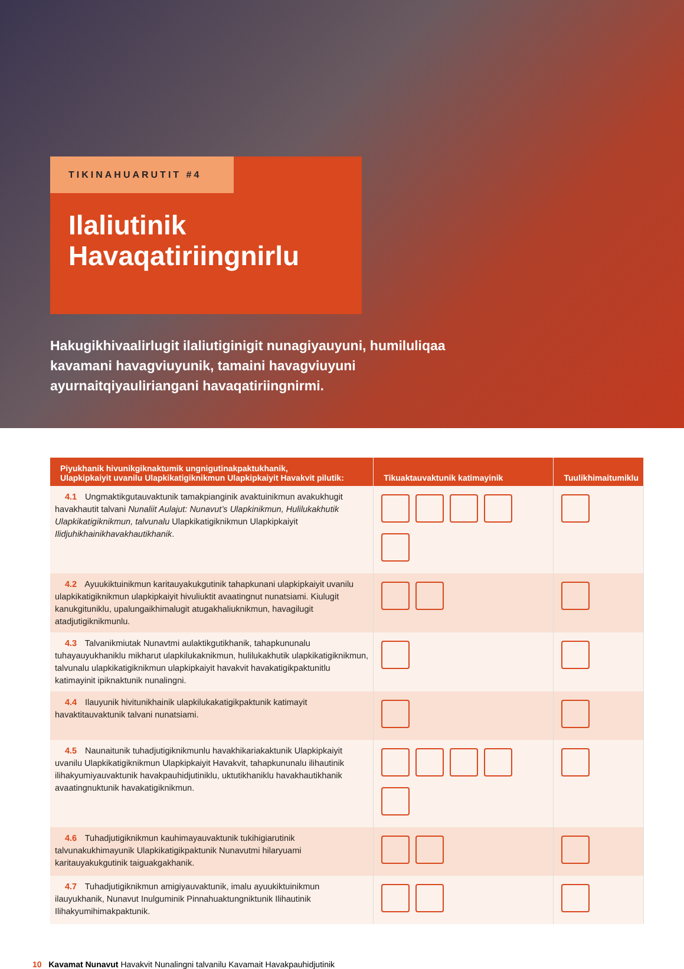TIKINAHUARUTIT #4
Ilaliutinik
Havaqatiriingnirlu
Hakugikhivaalirlugit ilaliutiginigit nunagiyauyuni, humiluliqaa kavamani havagviuyunik, tamaini havagviuyuni ayurnaitqiyauliriangani havaqatiriingnirmi.
| Piyukhanik hivunikgiknaktumik ungnigutinakpaktukhanik, Ulapkipkaiyit uvanilu Ulapkikatigiknikmun Ulapkipkaiyit Havakvit pilutik: | Tikuaktauvaktunik katimayinik | Tuulikhimaitumiklu |
| --- | --- | --- |
| 4.1 Ungmaktikgutauvaktunik tamakpianginik avaktuinikmun avakukhugit havakhautit talvani Nunaliit Aulajut: Nunavut’s Ulapkinikmun, Hulilukakhutik Ulapkikatigiknikmun, talvunalu Ulapkikatigiknikmun Ulapkipkaiyit Ilidjuhikhainikhavakhautikhanik . | | |
| 4.2 Ayuukiktuinikmun karitauyakukgutinik tahapkunani ulapkipkaiyit uvanilu ulapkikatigiknikmun ulapkipkaiyit hivuliuktit avaatingnut nunatsiami. Kiulugit kanukgituniklu, upalungaikhimalugit atugakhaliuknikmun, havagilugit atadjutigiknikmunlu. | | |
| 4.3 Talvanikmiutak Nunavtmi aulaktikgutikhanik, tahapkununalu tuhayauyukhaniklu mikharut ulapkilukaknikmun, hulilukakhutik ulapkikatigiknikmun, talvunalu ulapkikatigiknikmun ulapkipkaiyit havakvit havakatigikpaktunitlu katimayinit ipiknaktunik nunalingni. | | |
| 4.4 Ilauyunik hivitunikhainik ulapkilukakatigikpaktunik katimayit havaktitauvaktunik talvani nunatsiami. | | |
| 4.5 Naunaitunik tuhadjutigiknikmunlu havakhikariakaktunik Ulapkipkaiyit uvanilu Ulapkikatigiknikmun Ulapkipkaiyit Havakvit, tahapkununalu ilihautinik ilihakyumiyauvaktunik havakpauhidjutiniklu, uktutikhaniklu havakhautikhanik avaatingnuktunik havakatigiknikmun. | | |
| 4.6 Tuhadjutigiknikmun kauhimayauvaktunik tukihigiarutinik talvunakukhimayunik Ulapkikatigikpaktunik Nunavutmi hilaryuami karitauyakukgutinik taiguakgakhanik. | | |
| 4.7 Tuhadjutigiknikmun amigiyauvaktunik, imalu ayuukiktuinikmun ilauyukhanik, Nunavut Inulguminik Pinnahuaktungniktunik Ilihautinik Ilihakyumihimakpaktunik. | | |
10 Kavamat Nunavut Havakvit Nunalingni talvanilu Kavamait Havakpauhidjutinik